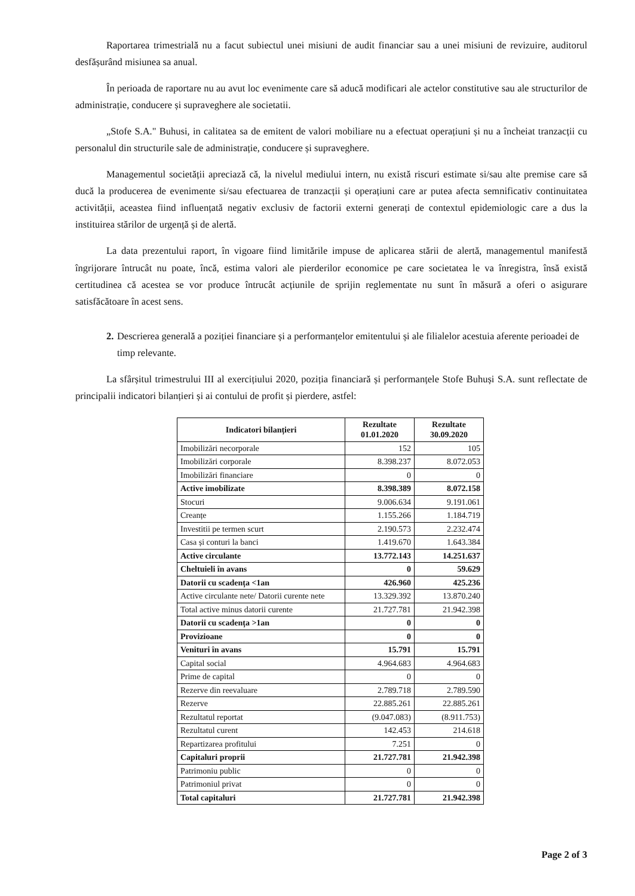Raportarea trimestrială nu a facut subiectul unei misiuni de audit financiar sau a unei misiuni de revizuire, auditorul desfășurând misiunea sa anual.
În perioada de raportare nu au avut loc evenimente care să aducă modificari ale actelor constitutive sau ale structurilor de administrație, conducere și supraveghere ale societatii.
„Stofe S.A." Buhusi, in calitatea sa de emitent de valori mobiliare nu a efectuat operațiuni și nu a încheiat tranzacții cu personalul din structurile sale de administrație, conducere și supraveghere.
Managementul societății apreciază că, la nivelul mediului intern, nu există riscuri estimate si/sau alte premise care să ducă la producerea de evenimente si/sau efectuarea de tranzacții și operațiuni care ar putea afecta semnificativ continuitatea activității, aceastea fiind influențată negativ exclusiv de factorii externi generați de contextul epidemiologic care a dus la instituirea stărilor de urgență și de alertă.
La data prezentului raport, în vigoare fiind limitările impuse de aplicarea stării de alertă, managementul manifestă îngrijorare întrucât nu poate, încă, estima valori ale pierderilor economice pe care societatea le va înregistra, însă există certitudinea că acestea se vor produce întrucât acțiunile de sprijin reglementate nu sunt în măsură a oferi o asigurare satisfăcătoare în acest sens.
2. Descrierea generală a poziției financiare și a performanțelor emitentului și ale filialelor acestuia aferente perioadei de timp relevante.
La sfârșitul trimestrului III al exercițiului 2020, poziția financiară și performanțele Stofe Buhuși S.A. sunt reflectate de principalii indicatori bilanțieri și ai contului de profit și pierdere, astfel:
| Indicatori bilanțieri | Rezultate 01.01.2020 | Rezultate 30.09.2020 |
| --- | --- | --- |
| Imobilizări necorporale | 152 | 105 |
| Imobilizări corporale | 8.398.237 | 8.072.053 |
| Imobilizări financiare | 0 | 0 |
| Active imobilizate | 8.398.389 | 8.072.158 |
| Stocuri | 9.006.634 | 9.191.061 |
| Creanțe | 1.155.266 | 1.184.719 |
| Investitii pe termen scurt | 2.190.573 | 2.232.474 |
| Casa și conturi la banci | 1.419.670 | 1.643.384 |
| Active circulante | 13.772.143 | 14.251.637 |
| Cheltuieli în avans | 0 | 59.629 |
| Datorii cu scadența <1an | 426.960 | 425.236 |
| Active circulante nete/ Datorii curente nete | 13.329.392 | 13.870.240 |
| Total active minus datorii curente | 21.727.781 | 21.942.398 |
| Datorii cu scadența >1an | 0 | 0 |
| Provizioane | 0 | 0 |
| Venituri în avans | 15.791 | 15.791 |
| Capital social | 4.964.683 | 4.964.683 |
| Prime de capital | 0 | 0 |
| Rezerve din reevaluare | 2.789.718 | 2.789.590 |
| Rezerve | 22.885.261 | 22.885.261 |
| Rezultatul reportat | (9.047.083) | (8.911.753) |
| Rezultatul curent | 142.453 | 214.618 |
| Repartizarea profitului | 7.251 | 0 |
| Capitaluri proprii | 21.727.781 | 21.942.398 |
| Patrimoniu public | 0 | 0 |
| Patrimoniul privat | 0 | 0 |
| Total capitaluri | 21.727.781 | 21.942.398 |
Page 2 of 3